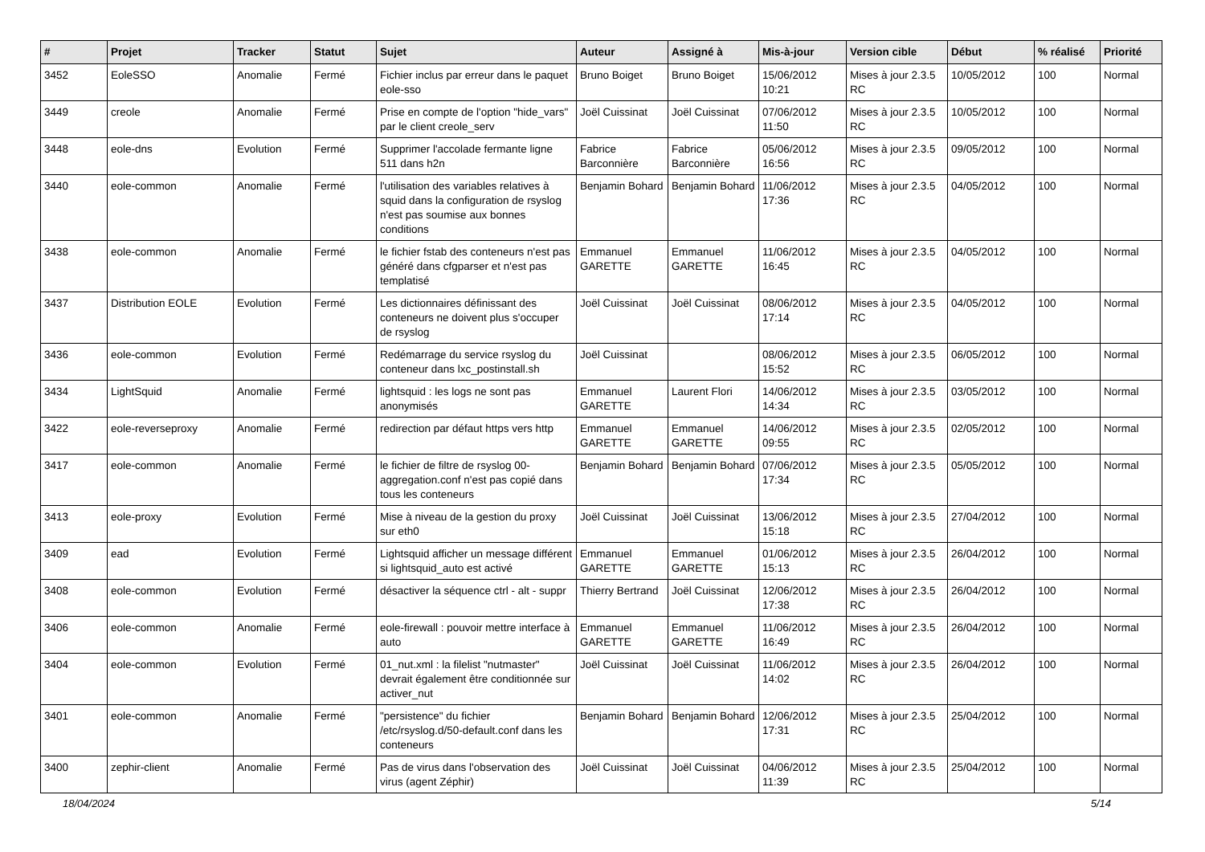| # | Projet | Tracker | Statut | Sujet | Auteur | Assigné à | Mis-à-jour | Version cible | Début | % réalisé | Priorité |
| --- | --- | --- | --- | --- | --- | --- | --- | --- | --- | --- | --- |
| 3452 | EoleSSO | Anomalie | Fermé | Fichier inclus par erreur dans le paquet eole-sso | Bruno Boiget | Bruno Boiget | 15/06/2012 10:21 | Mises à jour 2.3.5 RC | 10/05/2012 | 100 | Normal |
| 3449 | creole | Anomalie | Fermé | Prise en compte de l'option "hide_vars" par le client creole_serv | Joël Cuissinat | Joël Cuissinat | 07/06/2012 11:50 | Mises à jour 2.3.5 RC | 10/05/2012 | 100 | Normal |
| 3448 | eole-dns | Evolution | Fermé | Supprimer l'accolade fermante ligne 511 dans h2n | Fabrice Barconnière | Fabrice Barconnière | 05/06/2012 16:56 | Mises à jour 2.3.5 RC | 09/05/2012 | 100 | Normal |
| 3440 | eole-common | Anomalie | Fermé | l'utilisation des variables relatives à squid dans la configuration de rsyslog n'est pas soumise aux bonnes conditions | Benjamin Bohard | Benjamin Bohard | 11/06/2012 17:36 | Mises à jour 2.3.5 RC | 04/05/2012 | 100 | Normal |
| 3438 | eole-common | Anomalie | Fermé | le fichier fstab des conteneurs n'est pas généré dans cfgparser et n'est pas templatisé | Emmanuel GARETTE | Emmanuel GARETTE | 11/06/2012 16:45 | Mises à jour 2.3.5 RC | 04/05/2012 | 100 | Normal |
| 3437 | Distribution EOLE | Evolution | Fermé | Les dictionnaires définissant des conteneurs ne doivent plus s'occuper de rsyslog | Joël Cuissinat | Joël Cuissinat | 08/06/2012 17:14 | Mises à jour 2.3.5 RC | 04/05/2012 | 100 | Normal |
| 3436 | eole-common | Evolution | Fermé | Redémarrage du service rsyslog du conteneur dans lxc_postinstall.sh | Joël Cuissinat | | 08/06/2012 15:52 | Mises à jour 2.3.5 RC | 06/05/2012 | 100 | Normal |
| 3434 | LightSquid | Anomalie | Fermé | lightsquid : les logs ne sont pas anonymisés | Emmanuel GARETTE | Laurent Flori | 14/06/2012 14:34 | Mises à jour 2.3.5 RC | 03/05/2012 | 100 | Normal |
| 3422 | eole-reverseproxy | Anomalie | Fermé | redirection par défaut https vers http | Emmanuel GARETTE | Emmanuel GARETTE | 14/06/2012 09:55 | Mises à jour 2.3.5 RC | 02/05/2012 | 100 | Normal |
| 3417 | eole-common | Anomalie | Fermé | le fichier de filtre de rsyslog 00-aggregation.conf n'est pas copié dans tous les conteneurs | Benjamin Bohard | Benjamin Bohard | 07/06/2012 17:34 | Mises à jour 2.3.5 RC | 05/05/2012 | 100 | Normal |
| 3413 | eole-proxy | Evolution | Fermé | Mise à niveau de la gestion du proxy sur eth0 | Joël Cuissinat | Joël Cuissinat | 13/06/2012 15:18 | Mises à jour 2.3.5 RC | 27/04/2012 | 100 | Normal |
| 3409 | ead | Evolution | Fermé | Lightsquid afficher un message différent si lightsquid_auto est activé | Emmanuel GARETTE | Emmanuel GARETTE | 01/06/2012 15:13 | Mises à jour 2.3.5 RC | 26/04/2012 | 100 | Normal |
| 3408 | eole-common | Evolution | Fermé | désactiver la séquence ctrl - alt - suppr | Thierry Bertrand | Joël Cuissinat | 12/06/2012 17:38 | Mises à jour 2.3.5 RC | 26/04/2012 | 100 | Normal |
| 3406 | eole-common | Anomalie | Fermé | eole-firewall : pouvoir mettre interface à auto | Emmanuel GARETTE | Emmanuel GARETTE | 11/06/2012 16:49 | Mises à jour 2.3.5 RC | 26/04/2012 | 100 | Normal |
| 3404 | eole-common | Evolution | Fermé | 01_nut.xml : la filelist "nutmaster" devrait également être conditionnée sur activer_nut | Joël Cuissinat | Joël Cuissinat | 11/06/2012 14:02 | Mises à jour 2.3.5 RC | 26/04/2012 | 100 | Normal |
| 3401 | eole-common | Anomalie | Fermé | "persistence" du fichier /etc/rsyslog.d/50-default.conf dans les conteneurs | Benjamin Bohard | Benjamin Bohard | 12/06/2012 17:31 | Mises à jour 2.3.5 RC | 25/04/2012 | 100 | Normal |
| 3400 | zephir-client | Anomalie | Fermé | Pas de virus dans l'observation des virus (agent Zéphir) | Joël Cuissinat | Joël Cuissinat | 04/06/2012 11:39 | Mises à jour 2.3.5 RC | 25/04/2012 | 100 | Normal |
18/04/2024 5/14